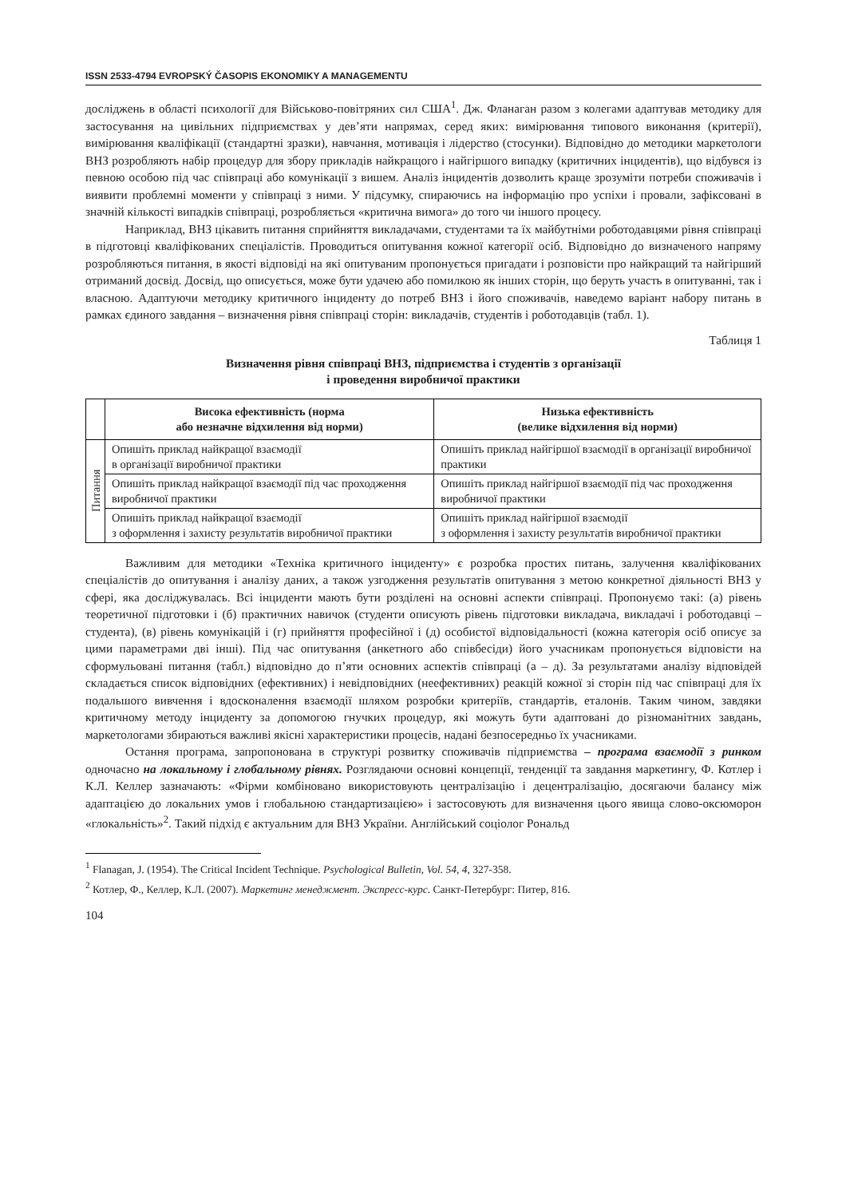ISSN 2533-4794 EVROPSKÝ ČASOPIS EKONOMIKY A MANAGEMENTU
досліджень в області психології для Військово-повітряних сил США<sup>1</sup>. Дж. Фланаган разом з колегами адаптував методику для застосування на цивільних підприємствах у дев’яти напрямах, серед яких: вимірювання типового виконання (критерії), вимірювання кваліфікації (стандартні зразки), навчання, мотивація і лідерство (стосунки). Відповідно до методики маркетологи ВНЗ розробляють набір процедур для збору прикладів найкращого і найгіршого випадку (критичних інцидентів), що відбувся із певною особою під час співпраці або комунікації з вишем. Аналіз інцидентів дозволить краще зрозуміти потреби споживачів і виявити проблемні моменти у співпраці з ними. У підсумку, спираючись на інформацію про успіхи і провали, зафіксовані в значній кількості випадків співпраці, розробляється «критична вимога» до того чи іншого процесу.
Наприклад, ВНЗ цікавить питання сприйняття викладачами, студентами та їх майбутніми роботодавцями рівня співпраці в підготовці кваліфікованих спеціалістів. Проводиться опитування кожної категорії осіб. Відповідно до визначеного напряму розробляються питання, в якості відповіді на які опитуваним пропонується пригадати і розповісти про найкращий та найгірший отриманий досвід. Досвід, що описується, може бути удачею або помилкою як інших сторін, що беруть участь в опитуванні, так і власною. Адаптуючи методику критичного інциденту до потреб ВНЗ і його споживачів, наведемо варіант набору питань в рамках єдиного завдання – визначення рівня співпраці сторін: викладачів, студентів і роботодавців (табл. 1).
Таблиця 1
Визначення рівня співпраці ВНЗ, підприємства і студентів з організації
і проведення виробничої практики
| | Висока ефективність (норма або незначне відхилення від норми) | Низька ефективність (велике відхилення від норми) |
| --- | --- | --- |
| Питання | Опишіть приклад найкращої взаємодії в організації виробничої практики | Опишіть приклад найгіршої взаємодії в організації виробничої практики |
| | Опишіть приклад найкращої взаємодії під час проходження виробничої практики | Опишіть приклад найгіршої взаємодії під час проходження виробничої практики |
| | Опишіть приклад найкращої взаємодії з оформлення і захисту результатів виробничої практики | Опишіть приклад найгіршої взаємодії з оформлення і захисту результатів виробничої практики |
Важливим для методики «Техніка критичного інциденту» є розробка простих питань, залучення кваліфікованих спеціалістів до опитування і аналізу даних, а також узгодження результатів опитування з метою конкретної діяльності ВНЗ у сфері, яка досліджувалась. Всі інциденти мають бути розділені на основні аспекти співпраці. Пропонуємо такі: (а) рівень теоретичної підготовки і (б) практичних навичок (студенти описують рівень підготовки викладача, викладачі і роботодавці – студента), (в) рівень комунікацій і (г) прийняття професійної і (д) особистої відповідальності (кожна категорія осіб описує за цими параметрами дві інші). Під час опитування (анкетного або співбесіди) його учасникам пропонується відповісти на сформульовані питання (табл.) відповідно до п’яти основних аспектів співпраці (а – д). За результатами аналізу відповідей складається список відповідних (ефективних) і невідповідних (неефективних) реакцій кожної зі сторін під час співпраці для їх подальшого вивчення і вдосконалення взаємодії шляхом розробки критеріїв, стандартів, еталонів. Таким чином, завдяки критичному методу інциденту за допомогою гнучких процедур, які можуть бути адаптовані до різноманітних завдань, маркетологами збираються важливі якісні характеристики процесів, надані безпосередньо їх учасниками.
Остання програма, запропонована в структурі розвитку споживачів підприємства – програма взаємодії з ринком одночасно на локальному і глобальному рівнях. Розглядаючи основні концепції, тенденції та завдання маркетингу, Ф. Котлер і К.Л. Келлер зазначають: «Фірми комбіновано використовують централізацію і децентралізацію, досягаючи балансу між адаптацією до локальних умов і глобальною стандартизацією» і застосовують для визначення цього явища слово-оксюморон «глокальність»<sup>2</sup>. Такий підхід є актуальним для ВНЗ України. Англійський соціолог Рональд
<sup>1</sup> Flanagan, J. (1954). The Critical Incident Technique. Psychological Bulletin, Vol. 54, 4, 327-358.
<sup>2</sup> Котлер, Ф., Келлер, К.Л. (2007). Маркетинг менеджмент. Экспресс-курс. Санкт-Петербург: Питер, 816.
104